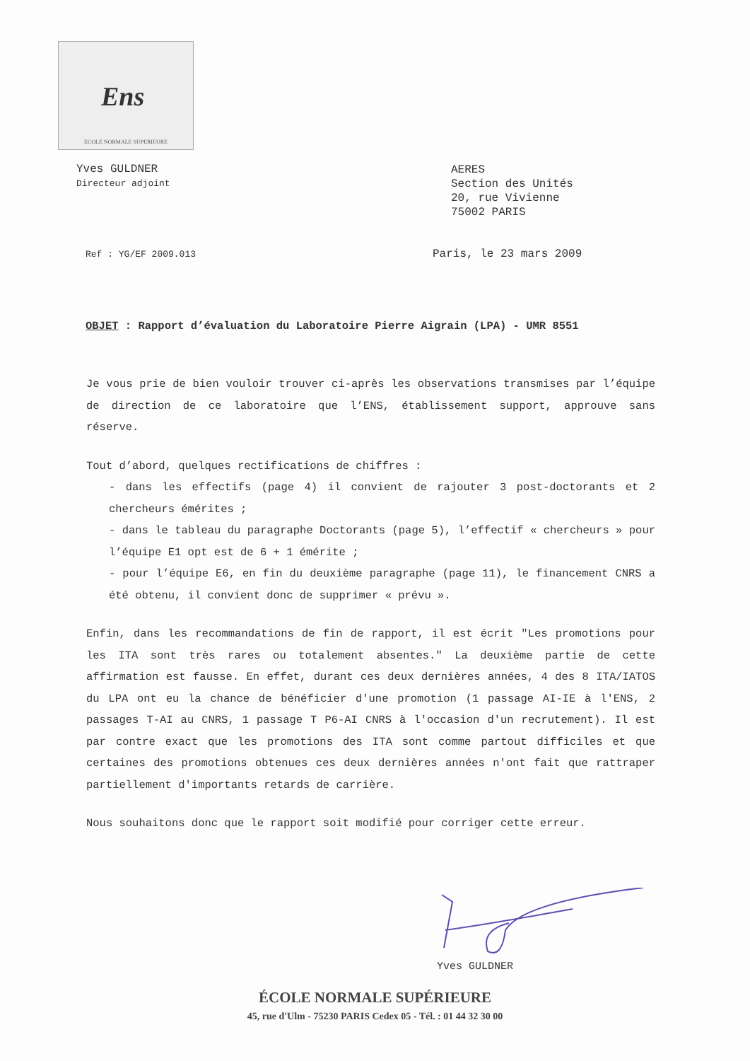Ens
ECOLE NORMALE SUPERIEURE
Yves GULDNER
Directeur adjoint
AERES
Section des Unités
20, rue Vivienne
75002 PARIS
Ref : YG/EF 2009.013 Paris, le 23 mars 2009
OBJET : Rapport d’évaluation du Laboratoire Pierre Aigrain (LPA) - UMR 8551
Je vous prie de bien vouloir trouver ci-après les observations transmises par l’équipe de direction de ce laboratoire que l’ENS, établissement support, approuve sans réserve.
Tout d’abord, quelques rectifications de chiffres :
- dans les effectifs (page 4) il convient de rajouter 3 post-doctorants et 2 chercheurs émérites ;
- dans le tableau du paragraphe Doctorants (page 5), l’effectif « chercheurs » pour l’équipe E1 opt est de 6 + 1 émérite ;
- pour l’équipe E6, en fin du deuxième paragraphe (page 11), le financement CNRS a été obtenu, il convient donc de supprimer « prévu ».
Enfin, dans les recommandations de fin de rapport, il est écrit "Les promotions pour les ITA sont très rares ou totalement absentes." La deuxième partie de cette affirmation est fausse. En effet, durant ces deux dernières années, 4 des 8 ITA/IATOS du LPA ont eu la chance de bénéficier d'une promotion (1 passage AI-IE à l'ENS, 2 passages T-AI au CNRS, 1 passage T P6-AI CNRS à l'occasion d'un recrutement). Il est par contre exact que les promotions des ITA sont comme partout difficiles et que certaines des promotions obtenues ces deux dernières années n'ont fait que rattraper partiellement d'importants retards de carrière.
Nous souhaitons donc que le rapport soit modifié pour corriger cette erreur.
Yves GULDNER
ÉCOLE NORMALE SUPÉRIEURE
45, rue d'Ulm - 75230 PARIS Cedex 05 - Tél. : 01 44 32 30 00